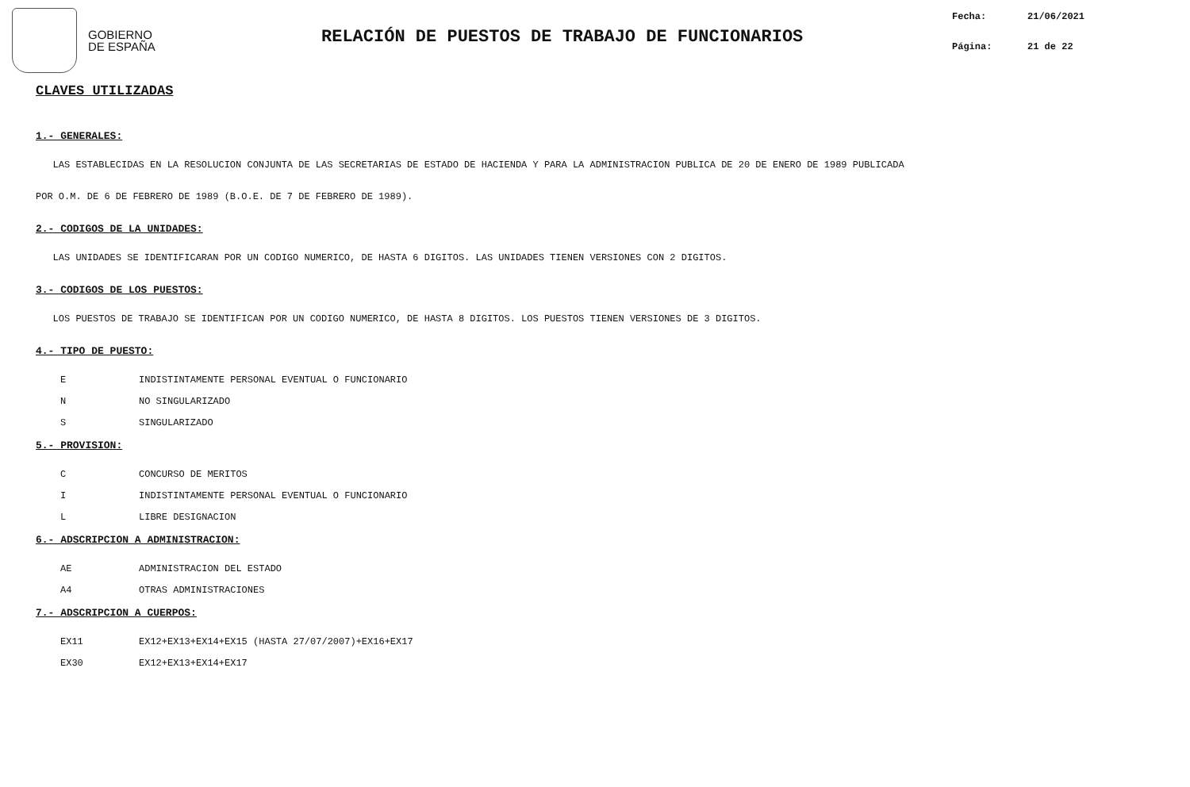GOBIERNO
DE ESPAÑA
RELACIÓN DE PUESTOS DE TRABAJO DE FUNCIONARIOS
Fecha: 21/06/2021
Página: 21 de 22
CLAVES UTILIZADAS
1.- GENERALES:
LAS ESTABLECIDAS EN LA RESOLUCION CONJUNTA DE LAS SECRETARIAS DE ESTADO DE HACIENDA Y PARA LA ADMINISTRACION PUBLICA DE 20 DE ENERO DE 1989 PUBLICADA
POR O.M. DE 6 DE FEBRERO DE 1989 (B.O.E. DE 7 DE FEBRERO DE 1989).
2.- CODIGOS DE LA UNIDADES:
LAS UNIDADES SE IDENTIFICARAN POR UN CODIGO NUMERICO, DE HASTA 6 DIGITOS. LAS UNIDADES TIENEN VERSIONES CON 2 DIGITOS.
3.- CODIGOS DE LOS PUESTOS:
LOS PUESTOS DE TRABAJO SE IDENTIFICAN POR UN CODIGO NUMERICO, DE HASTA 8 DIGITOS. LOS PUESTOS TIENEN VERSIONES DE 3 DIGITOS.
4.- TIPO DE PUESTO:
E INDISTINTAMENTE PERSONAL EVENTUAL O FUNCIONARIO
N NO SINGULARIZADO
S SINGULARIZADO
5.- PROVISION:
C CONCURSO DE MERITOS
I INDISTINTAMENTE PERSONAL EVENTUAL O FUNCIONARIO
L LIBRE DESIGNACION
6.- ADSCRIPCION A ADMINISTRACION:
AE ADMINISTRACION DEL ESTADO
A4 OTRAS ADMINISTRACIONES
7.- ADSCRIPCION A CUERPOS:
EX11 EX12+EX13+EX14+EX15 (HASTA 27/07/2007)+EX16+EX17
EX30 EX12+EX13+EX14+EX17